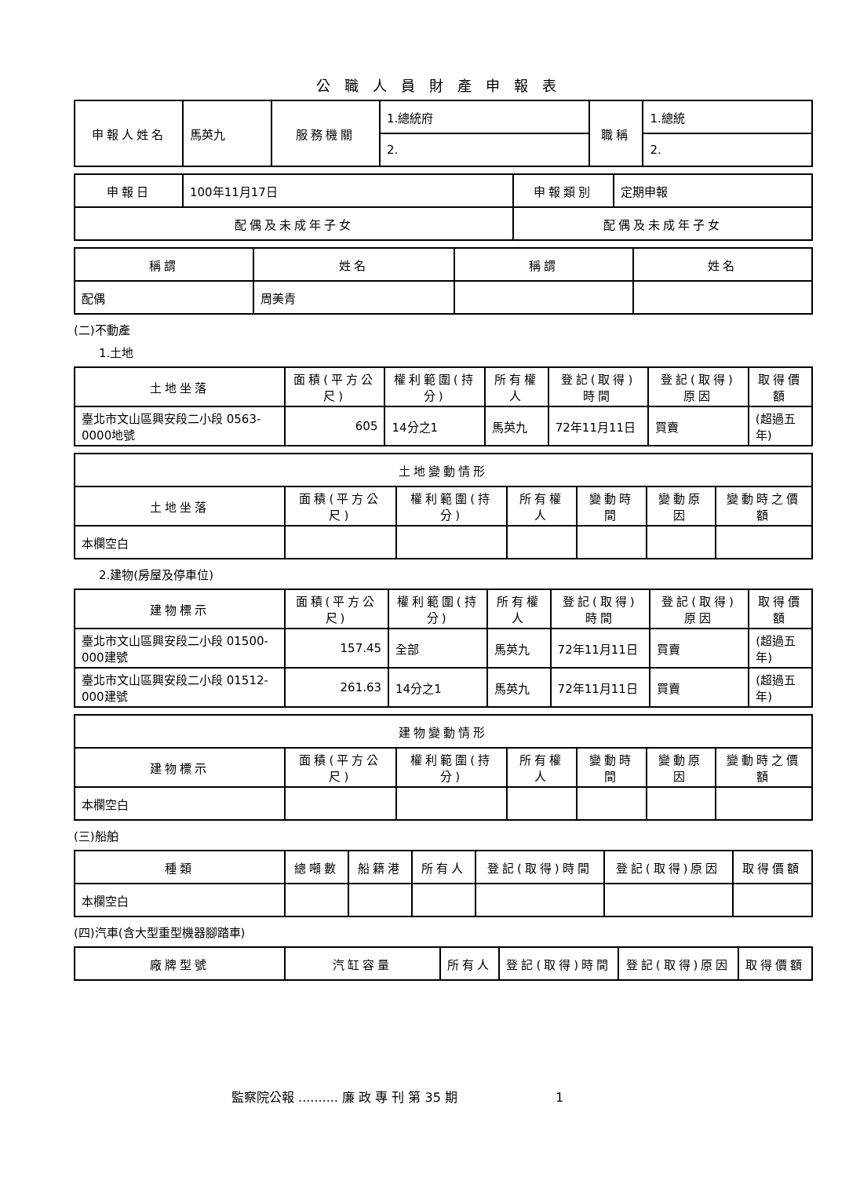公職人員財產申報表
| 申報人姓名 | 馬英九 | 服務機關 | 1.總統府 | 職稱 | 1.總統 |
| | | | 2. | | 2. |
| 申報日 | 100年11月17日 | 申報類別 | 定期申報 |
| 配偶及未成年子女 | | 配偶及未成年子女 | |
| 稱謂 | 姓名 | 稱謂 | 姓名 |
| --- | --- | --- | --- |
| 配偶 | 周美青 | | |
(二)不動產
1.土地
| 土地坐落 | 面積(平方公尺) | 權利範圍(持分) | 所有權人 | 登記(取得)時間 | 登記(取得)原因 | 取得價額 |
| --- | --- | --- | --- | --- | --- | --- |
| 臺北市文山區興安段二小段 0563-0000地號 | 605 | 14分之1 | 馬英九 | 72年11月11日 | 買賣 | (超過五年) |
| 土地變動情形 | | | | | | |
| --- | --- | --- | --- | --- | --- | --- |
| 土地坐落 | 面積(平方公尺) | 權利範圍(持分) | 所有權人 | 變動時間 | 變動原因 | 變動時之價額 |
| 本欄空白 | | | | | | |
2.建物(房屋及停車位)
| 建物標示 | 面積(平方公尺) | 權利範圍(持分) | 所有權人 | 登記(取得)時間 | 登記(取得)原因 | 取得價額 |
| --- | --- | --- | --- | --- | --- | --- |
| 臺北市文山區興安段二小段 01500-000建號 | 157.45 | 全部 | 馬英九 | 72年11月11日 | 買賣 | (超過五年) |
| 臺北市文山區興安段二小段 01512-000建號 | 261.63 | 14分之1 | 馬英九 | 72年11月11日 | 買賣 | (超過五年) |
| 建物變動情形 | | | | | | |
| --- | --- | --- | --- | --- | --- | --- |
| 建物標示 | 面積(平方公尺) | 權利範圍(持分) | 所有權人 | 變動時間 | 變動原因 | 變動時之價額 |
| 本欄空白 | | | | | | |
(三)船舶
| 種類 | 總噸數 | 船籍港 | 所有人 | 登記(取得)時間 | 登記(取得)原因 | 取得價額 |
| --- | --- | --- | --- | --- | --- | --- |
| 本欄空白 | | | | | | |
(四)汽車(含大型重型機器腳踏車)
| 廠牌型號 | 汽缸容量 | 所有人 | 登記(取得)時間 | 登記(取得)原因 | 取得價額 |
| --- | --- | --- | --- | --- | --- |
監察院公報 .......... 廉 政 專 刊 第 35 期 1